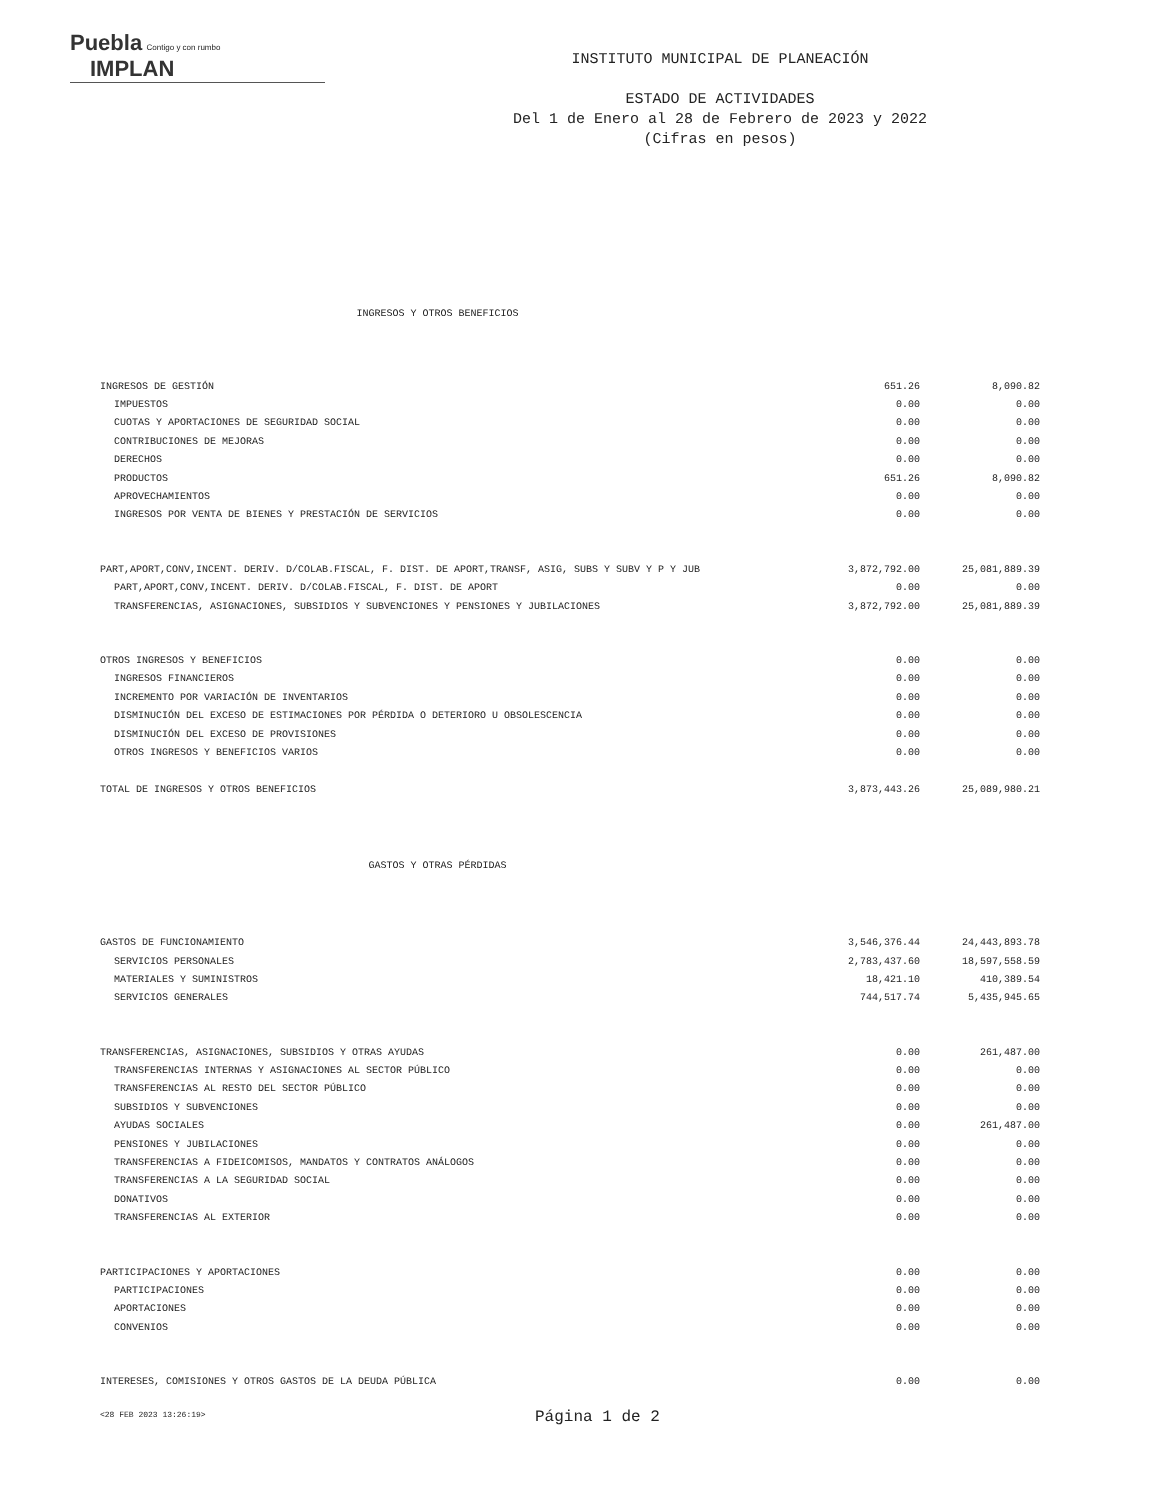Puebla Contigo y con rumbo IMPLAN
INSTITUTO MUNICIPAL DE PLANEACIÓN
ESTADO DE ACTIVIDADES
Del 1 de Enero al 28 de Febrero de 2023 y 2022
(Cifras en pesos)
INGRESOS Y OTROS BENEFICIOS
| INGRESOS DE GESTIÓN | 651.26 | 8,090.82 |
| IMPUESTOS | 0.00 | 0.00 |
| CUOTAS Y APORTACIONES DE SEGURIDAD SOCIAL | 0.00 | 0.00 |
| CONTRIBUCIONES DE MEJORAS | 0.00 | 0.00 |
| DERECHOS | 0.00 | 0.00 |
| PRODUCTOS | 651.26 | 8,090.82 |
| APROVECHAMIENTOS | 0.00 | 0.00 |
| INGRESOS POR VENTA DE BIENES Y PRESTACIÓN DE SERVICIOS | 0.00 | 0.00 |
| PART,APORT,CONV,INCENT. DERIV. D/COLAB.FISCAL, F. DIST. DE APORT,TRANSF, ASIG, SUBS Y SUBV Y P Y JUB | 3,872,792.00 | 25,081,889.39 |
| PART,APORT,CONV,INCENT. DERIV. D/COLAB.FISCAL, F. DIST. DE APORT | 0.00 | 0.00 |
| TRANSFERENCIAS, ASIGNACIONES, SUBSIDIOS Y SUBVENCIONES Y PENSIONES Y JUBILACIONES | 3,872,792.00 | 25,081,889.39 |
| OTROS INGRESOS Y BENEFICIOS | 0.00 | 0.00 |
| INGRESOS FINANCIEROS | 0.00 | 0.00 |
| INCREMENTO POR VARIACIÓN DE INVENTARIOS | 0.00 | 0.00 |
| DISMINUCIÓN DEL EXCESO DE ESTIMACIONES POR PÉRDIDA O DETERIORO U OBSOLESCENCIA | 0.00 | 0.00 |
| DISMINUCIÓN DEL EXCESO DE PROVISIONES | 0.00 | 0.00 |
| OTROS INGRESOS Y BENEFICIOS VARIOS | 0.00 | 0.00 |
| TOTAL DE INGRESOS Y OTROS BENEFICIOS | 3,873,443.26 | 25,089,980.21 |
GASTOS Y OTRAS PÉRDIDAS
| GASTOS DE FUNCIONAMIENTO | 3,546,376.44 | 24,443,893.78 |
| SERVICIOS PERSONALES | 2,783,437.60 | 18,597,558.59 |
| MATERIALES Y SUMINISTROS | 18,421.10 | 410,389.54 |
| SERVICIOS GENERALES | 744,517.74 | 5,435,945.65 |
| TRANSFERENCIAS, ASIGNACIONES, SUBSIDIOS Y OTRAS AYUDAS | 0.00 | 261,487.00 |
| TRANSFERENCIAS INTERNAS Y ASIGNACIONES AL SECTOR PÚBLICO | 0.00 | 0.00 |
| TRANSFERENCIAS AL RESTO DEL SECTOR PÚBLICO | 0.00 | 0.00 |
| SUBSIDIOS Y SUBVENCIONES | 0.00 | 0.00 |
| AYUDAS SOCIALES | 0.00 | 261,487.00 |
| PENSIONES Y JUBILACIONES | 0.00 | 0.00 |
| TRANSFERENCIAS A FIDEICOMISOS, MANDATOS Y CONTRATOS ANÁLOGOS | 0.00 | 0.00 |
| TRANSFERENCIAS A LA SEGURIDAD SOCIAL | 0.00 | 0.00 |
| DONATIVOS | 0.00 | 0.00 |
| TRANSFERENCIAS AL EXTERIOR | 0.00 | 0.00 |
| PARTICIPACIONES Y APORTACIONES | 0.00 | 0.00 |
| PARTICIPACIONES | 0.00 | 0.00 |
| APORTACIONES | 0.00 | 0.00 |
| CONVENIOS | 0.00 | 0.00 |
| INTERESES, COMISIONES Y OTROS GASTOS DE LA DEUDA PÚBLICA | 0.00 | 0.00 |
<28 FEB 2023 13:26:19> Página 1 de 2